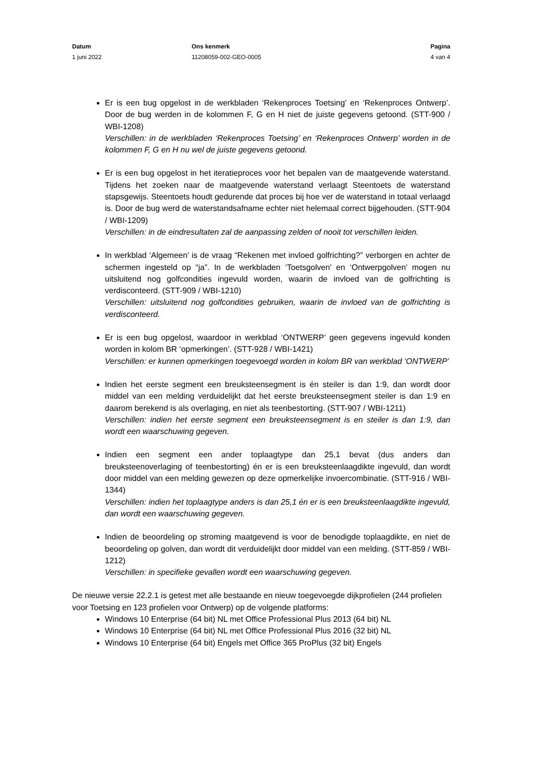Datum
1 juni 2022
Ons kenmerk
11208059-002-GEO-0005
Pagina
4 van 4
Er is een bug opgelost in de werkbladen ‘Rekenproces Toetsing’ en ‘Rekenproces Ontwerp’. Door de bug werden in de kolommen F, G en H niet de juiste gegevens getoond. (STT-900 / WBI-1208)
Verschillen: in de werkbladen ‘Rekenproces Toetsing’ en ‘Rekenproces Ontwerp’ worden in de kolommen F, G en H nu wel de juiste gegevens getoond.
Er is een bug opgelost in het iteratieproces voor het bepalen van de maatgevende waterstand. Tijdens het zoeken naar de maatgevende waterstand verlaagt Steentoets de waterstand stapsgewijs. Steentoets houdt gedurende dat proces bij hoe ver de waterstand in totaal verlaagd is. Door de bug werd de waterstandsafname echter niet helemaal correct bijgehouden. (STT-904 / WBI-1209)
Verschillen: in de eindresultaten zal de aanpassing zelden of nooit tot verschillen leiden.
In werkblad ‘Algemeen’ is de vraag “Rekenen met invloed golfrichting?” verborgen en achter de schermen ingesteld op “ja”. In de werkbladen ‘Toetsgolven’ en ‘Ontwerpgolven’ mogen nu uitsluitend nog golfcondities ingevuld worden, waarin de invloed van de golfrichting is verdisconteerd. (STT-909 / WBI-1210)
Verschillen: uitsluitend nog golfcondities gebruiken, waarin de invloed van de golfrichting is verdisconteerd.
Er is een bug opgelost, waardoor in werkblad ‘ONTWERP’ geen gegevens ingevuld konden worden in kolom BR ‘opmerkingen’. (STT-928 / WBI-1421)
Verschillen: er kunnen opmerkingen toegevoegd worden in kolom BR van werkblad ‘ONTWERP’
Indien het eerste segment een breuksteensegment is én steiler is dan 1:9, dan wordt door middel van een melding verduidelijkt dat het eerste breuksteensegment steiler is dan 1:9 en daarom berekend is als overlaging, en niet als teenbestorting. (STT-907 / WBI-1211)
Verschillen: indien het eerste segment een breuksteensegment is en steiler is dan 1:9, dan wordt een waarschuwing gegeven.
Indien een segment een ander toplaagtype dan 25,1 bevat (dus anders dan breuksteenoverlaging of teenbestorting) én er is een breuksteenlaagdikte ingevuld, dan wordt door middel van een melding gewezen op deze opmerkelijke invoercombinatie. (STT-916 / WBI-1344)
Verschillen: indien het toplaagtype anders is dan 25,1 én er is een breuksteenlaagdikte ingevuld, dan wordt een waarschuwing gegeven.
Indien de beoordeling op stroming maatgevend is voor de benodigde toplaagdikte, en niet de beoordeling op golven, dan wordt dit verduidelijkt door middel van een melding. (STT-859 / WBI-1212)
Verschillen: in specifieke gevallen wordt een waarschuwing gegeven.
De nieuwe versie 22.2.1 is getest met alle bestaande en nieuw toegevoegde dijkprofielen (244 profielen voor Toetsing en 123 profielen voor Ontwerp) op de volgende platforms:
Windows 10 Enterprise (64 bit) NL met Office Professional Plus 2013 (64 bit) NL
Windows 10 Enterprise (64 bit) NL met Office Professional Plus 2016 (32 bit) NL
Windows 10 Enterprise (64 bit) Engels met Office 365 ProPlus (32 bit) Engels